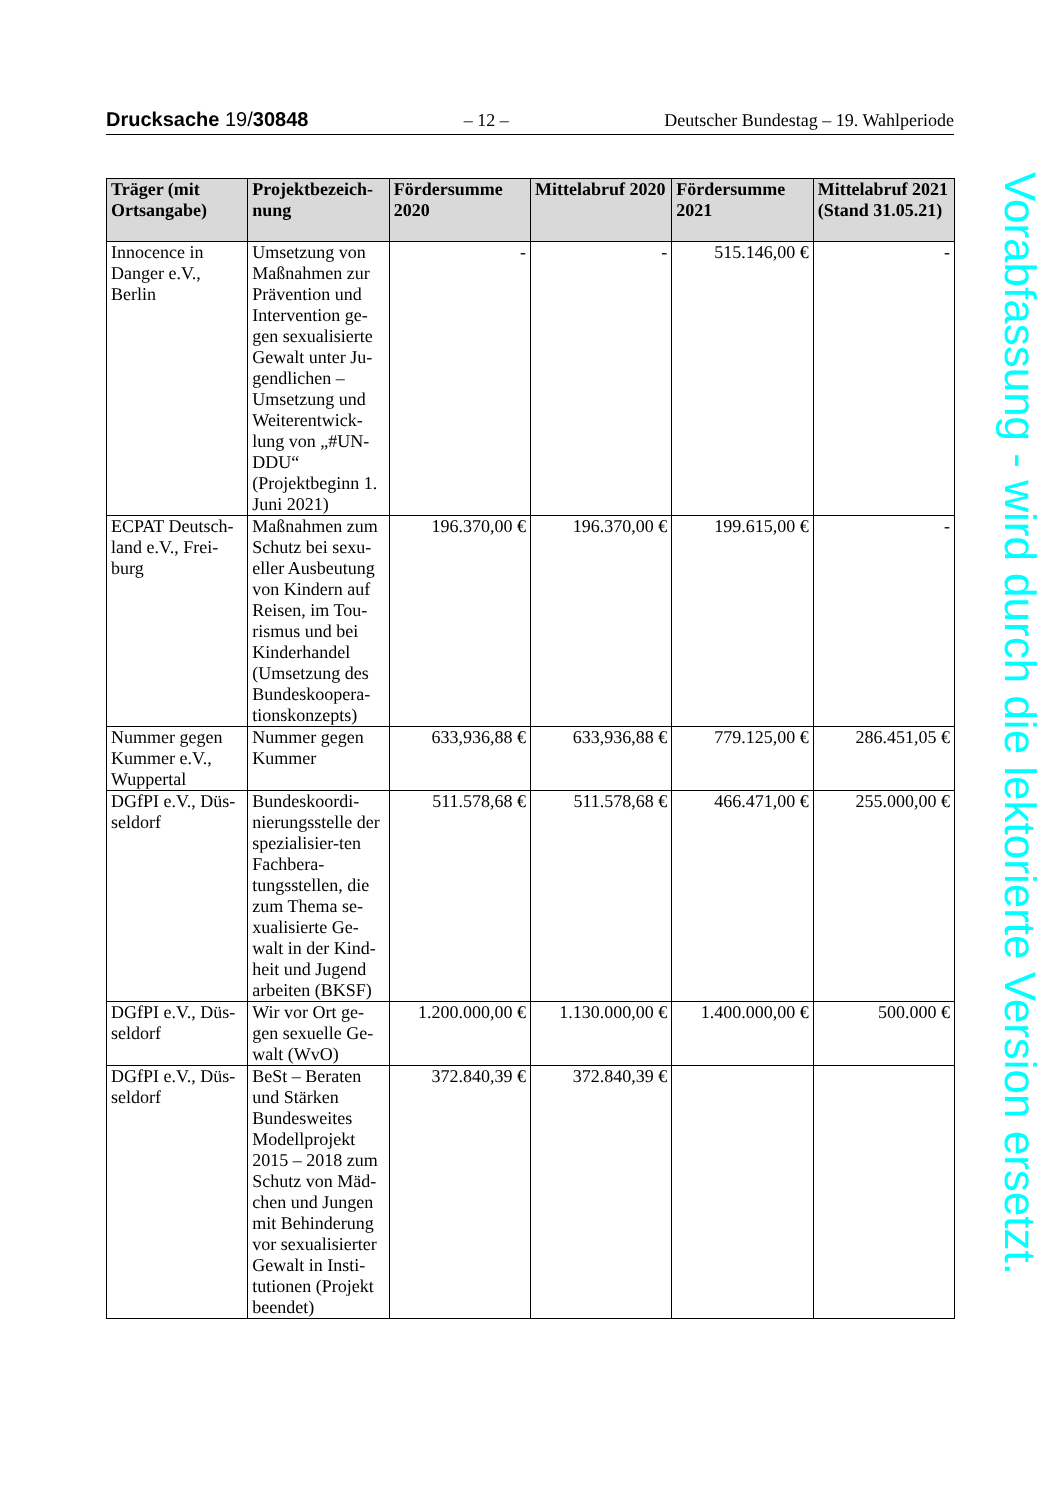Drucksache 19/30848 – 12 – Deutscher Bundestag – 19. Wahlperiode
| Träger (mit Ortsangabe) | Projektbezeich-nung | Fördersumme 2020 | Mittelabruf 2020 | Fördersumme 2021 | Mittelabruf 2021 (Stand 31.05.21) |
| --- | --- | --- | --- | --- | --- |
| Innocence in Danger e.V., Berlin | Umsetzung von Maßnahmen zur Prävention und Intervention ge-gen sexualisierte Gewalt unter Ju-gendlichen – Umsetzung und Weiterentwick-lung von „#UN-DDU“ (Projektbeginn 1. Juni 2021) | - | - | 515.146,00 € | - |
| ECPAT Deutsch-land e.V., Frei-burg | Maßnahmen zum Schutz bei sexu-eller Ausbeutung von Kindern auf Reisen, im Tou-rismus und bei Kinderhandel (Umsetzung des Bundeskoopera-tionskonzepts) | 196.370,00 € | 196.370,00 € | 199.615,00 € | - |
| Nummer gegen Kummer e.V., Wuppertal | Nummer gegen Kummer | 633,936,88 € | 633,936,88 € | 779.125,00 € | 286.451,05 € |
| DGfPI e.V., Düs-seldorf | Bundeskoordi-nierungsstelle der spezialisier-ten Fachbera-tungsstellen, die zum Thema se-xualisierte Ge-walt in der Kind-heit und Jugend arbeiten (BKSF) | 511.578,68 € | 511.578,68 € | 466.471,00 € | 255.000,00 € |
| DGfPI e.V., Düs-seldorf | Wir vor Ort ge-gen sexuelle Ge-walt (WvO) | 1.200.000,00 € | 1.130.000,00 € | 1.400.000,00 € | 500.000 € |
| DGfPI e.V., Düs-seldorf | BeSt – Beraten und Stärken Bundesweites Modellprojekt 2015 – 2018 zum Schutz von Mäd-chen und Jungen mit Behinderung vor sexualisierter Gewalt in Insti-tutionen (Projekt beendet) | 372.840,39 € | 372.840,39 € | | |
Vorabfassung - wird durch die lektorierte Version ersetzt.